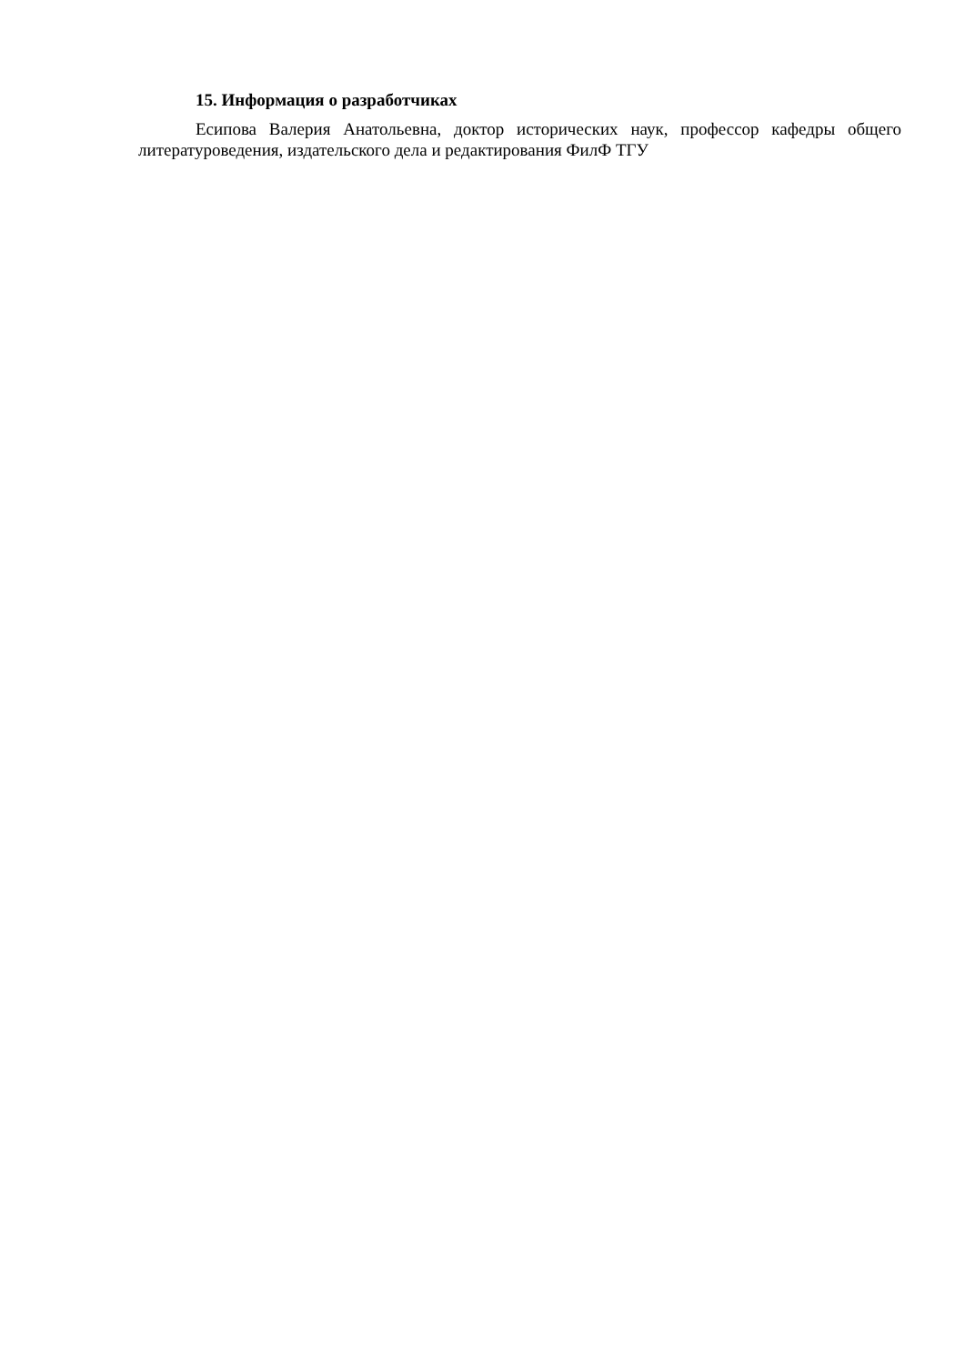15. Информация о разработчиках
Есипова Валерия Анатольевна, доктор исторических наук, профессор кафедры общего литературоведения, издательского дела и редактирования ФилФ ТГУ